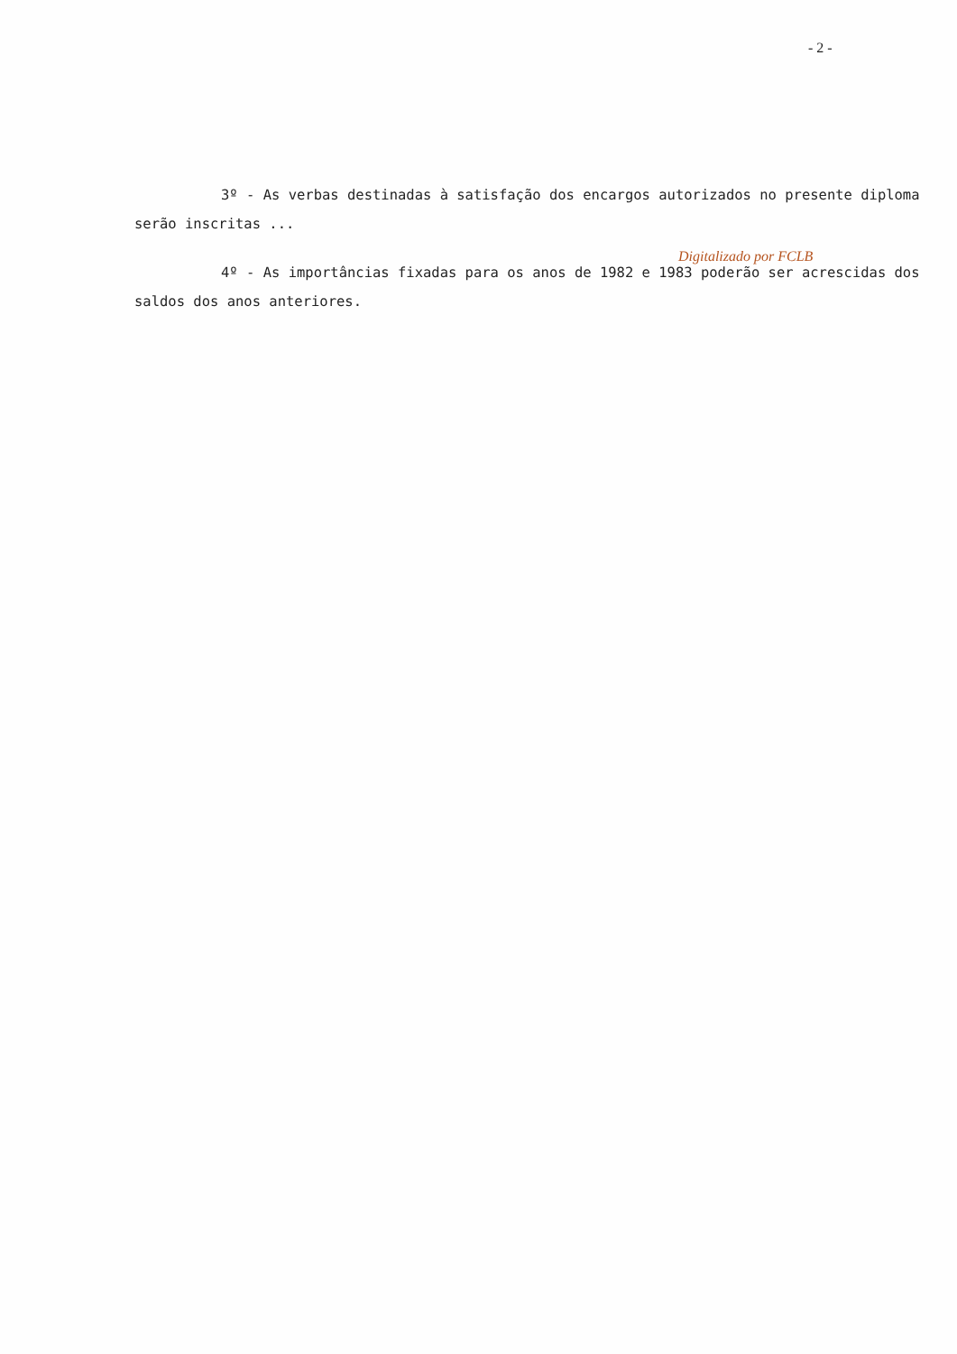- 2 -
3º - As verbas destinadas à satisfação dos encargos autorizados no presente diploma serão inscritas ...
Digitalizado por FCLB
4º - As importâncias fixadas para os anos de 1982 e 1983 poderão ser acrescidas dos saldos dos anos anteriores.